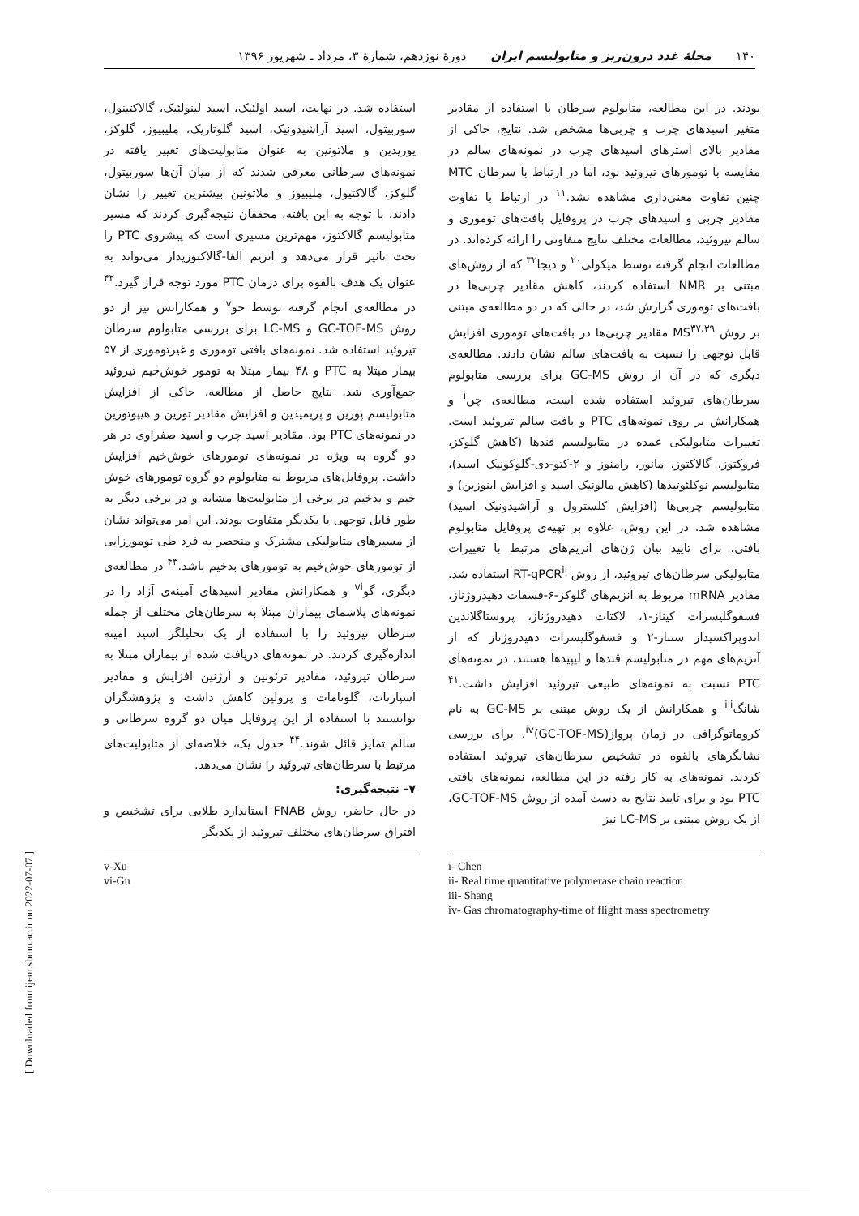۱۴۰ مجلهٔ غدد درون‌ریز و متابولیسم ایران دورهٔ نوزدهم، شمارهٔ ۳، مرداد ـ شهریور ۱۳۹۶
بودند. در این مطالعه، متابولوم سرطان با استفاده از مقادیر متغیر اسیدهای چرب و چربی‌ها مشخص شد. نتایج، حاکی از مقادیر بالای استرهای اسیدهای چرب در نمونه‌های سالم در مقایسه با تومورهای تیروئید بود، اما در ارتباط با سرطان MTC چنین تفاوت معنی‌داری مشاهده نشد.<sup>۱۱</sup> در ارتباط با تفاوت مقادیر چربی و اسیدهای چرب در پروفایل بافت‌های توموری و سالم تیروئید، مطالعات مختلف نتایج متفاوتی را ارائه کرده‌اند. در مطالعات انجام گرفته توسط میکولی<sup>۲۰</sup> و دیجا<sup>۳۲</sup> که از روش‌های مبتنی بر NMR استفاده کردند، کاهش مقادیر چربی‌ها در بافت‌های توموری گزارش شد، در حالی که در دو مطالعه‌ی مبتنی بر روش MS<sup>۳۷،۳۹</sup> مقادیر چربی‌ها در بافت‌های توموری افزایش قابل توجهی را نسبت به بافت‌های سالم نشان دادند. مطالعه‌ی دیگری که در آن از روش GC-MS برای بررسی متابولوم سرطان‌های تیروئید استفاده شده است، مطالعه‌ی چن<sup>i</sup> و همکارانش بر روی نمونه‌های PTC و بافت سالم تیروئید است. تغییرات متابولیکی عمده در متابولیسم قندها (کاهش گلوکز، فروکتوز، گالاکتوز، مانوز، رامنوز و ۲-کتو-دی-گلوکونیک اسید)، متابولیسم نوکلئوتیدها (کاهش مالونیک اسید و افزایش اینوزین) و متابولیسم چربی‌ها (افزایش کلسترول و آراشیدونیک اسید) مشاهده شد. در این روش، علاوه بر تهیه‌ی پروفایل متابولوم بافتی، برای تایید بیان ژن‌های آنزیم‌های مرتبط با تغییرات متابولیکی سرطان‌های تیروئید، از روش RT-qPCR<sup>ii</sup> استفاده شد. مقادیر mRNA مربوط به آنزیم‌های گلوکز-۶-فسفات دهیدروژناز، فسفوگلیسرات کیناز-۱، لاکتات دهیدروژناز، پروستاگلاندین اندوپراکسیداز سنتاز-۲ و فسفوگلیسرات دهیدروژناز که از آنزیم‌های مهم در متابولیسم قندها و لیپیدها هستند، در نمونه‌های PTC نسبت به نمونه‌های طبیعی تیروئید افزایش داشت.<sup>۴۱</sup> شانگ<sup>iii</sup> و همکارانش از یک روش مبتنی بر GC-MS به نام کروماتوگرافی در زمان پرواز<sup>iv</sup>(GC-TOF-MS)، برای بررسی نشانگرهای بالقوه در تشخیص سرطان‌های تیروئید استفاده کردند. نمونه‌های به کار رفته در این مطالعه، نمونه‌های بافتی PTC بود و برای تایید نتایج به دست آمده از روش GC-TOF-MS، از یک روش مبتنی بر LC-MS نیز
i- Chen
ii- Real time quantitative polymerase chain reaction
iii- Shang
iv- Gas chromatography-time of flight mass spectrometry
استفاده شد. در نهایت، اسید اولئیک، اسید لینولئیک، گالاکتینول، سوربیتول، اسید آراشیدونیک، اسید گلوتاریک، مِلیبیوز، گلوکز، یوریدین و ملاتونین به عنوان متابولیت‌های تغییر یافته در نمونه‌های سرطانی معرفی شدند که از میان آن‌ها سوربیتول، گلوکز، گالاکتیول، مِلیبیوز و ملاتونین بیشترین تغییر را نشان دادند. با توجه به این یافته، محققان نتیجه‌گیری کردند که مسیر متابولیسم گالاکتوز، مهم‌ترین مسیری است که پیشروی PTC را تحت تاثیر قرار می‌دهد و آنزیم آلفا-گالاکتوزیداز می‌تواند به عنوان یک هدف بالقوه برای درمان PTC مورد توجه قرار گیرد.<sup>۴۲</sup> در مطالعه‌ی انجام گرفته توسط خو<sup>v</sup> و همکارانش نیز از دو روش GC-TOF-MS و LC-MS برای بررسی متابولوم سرطان تیروئید استفاده شد. نمونه‌های بافتی توموری و غیرتوموری از ۵۷ بیمار مبتلا به PTC و ۴۸ بیمار مبتلا به تومور خوش‌خیم تیروئید جمع‌آوری شد. نتایج حاصل از مطالعه، حاکی از افزایش متابولیسم پورین و پریمیدین و افزایش مقادیر تورین و هیپوتورین در نمونه‌های PTC بود. مقادیر اسید چرب و اسید صفراوی در هر دو گروه به ویژه در نمونه‌های تومورهای خوش‌خیم افزایش داشت. پروفایل‌های مربوط به متابولوم دو گروه تومورهای خوش خیم و بدخیم در برخی از متابولیت‌ها مشابه و در برخی دیگر به طور قابل توجهی با یکدیگر متفاوت بودند. این امر می‌تواند نشان از مسیرهای متابولیکی مشترک و منحصر به فرد طی تومورزایی از تومورهای خوش‌خیم به تومورهای بدخیم باشد.<sup>۴۳</sup> در مطالعه‌ی دیگری، گو<sup>vi</sup> و همکارانش مقادیر اسیدهای آمینه‌ی آزاد را در نمونه‌های پلاسمای بیماران مبتلا به سرطان‌های مختلف از جمله سرطان تیروئید را با استفاده از یک تحلیلگر اسید آمینه اندازه‌گیری کردند. در نمونه‌های دریافت شده از بیماران مبتلا به سرطان تیروئید، مقادیر ترئونین و آرژنین افزایش و مقادیر آسپارتات، گلوتامات و پرولین کاهش داشت و پژوهشگران توانستند با استفاده از این پروفایل میان دو گروه سرطانی و سالم تمایز قائل شوند.<sup>۴۴</sup> جدول یک، خلاصه‌ای از متابولیت‌های مرتبط با سرطان‌های تیروئید را نشان می‌دهد.
۷- نتیجه‌گیری:
در حال حاضر، روش FNAB استاندارد طلایی برای تشخیص و افتراق سرطان‌های مختلف تیروئید از یکدیگر
v-Xu
vi-Gu
[ Downloaded from ijem.sbmu.ac.ir on 2022-07-07 ]